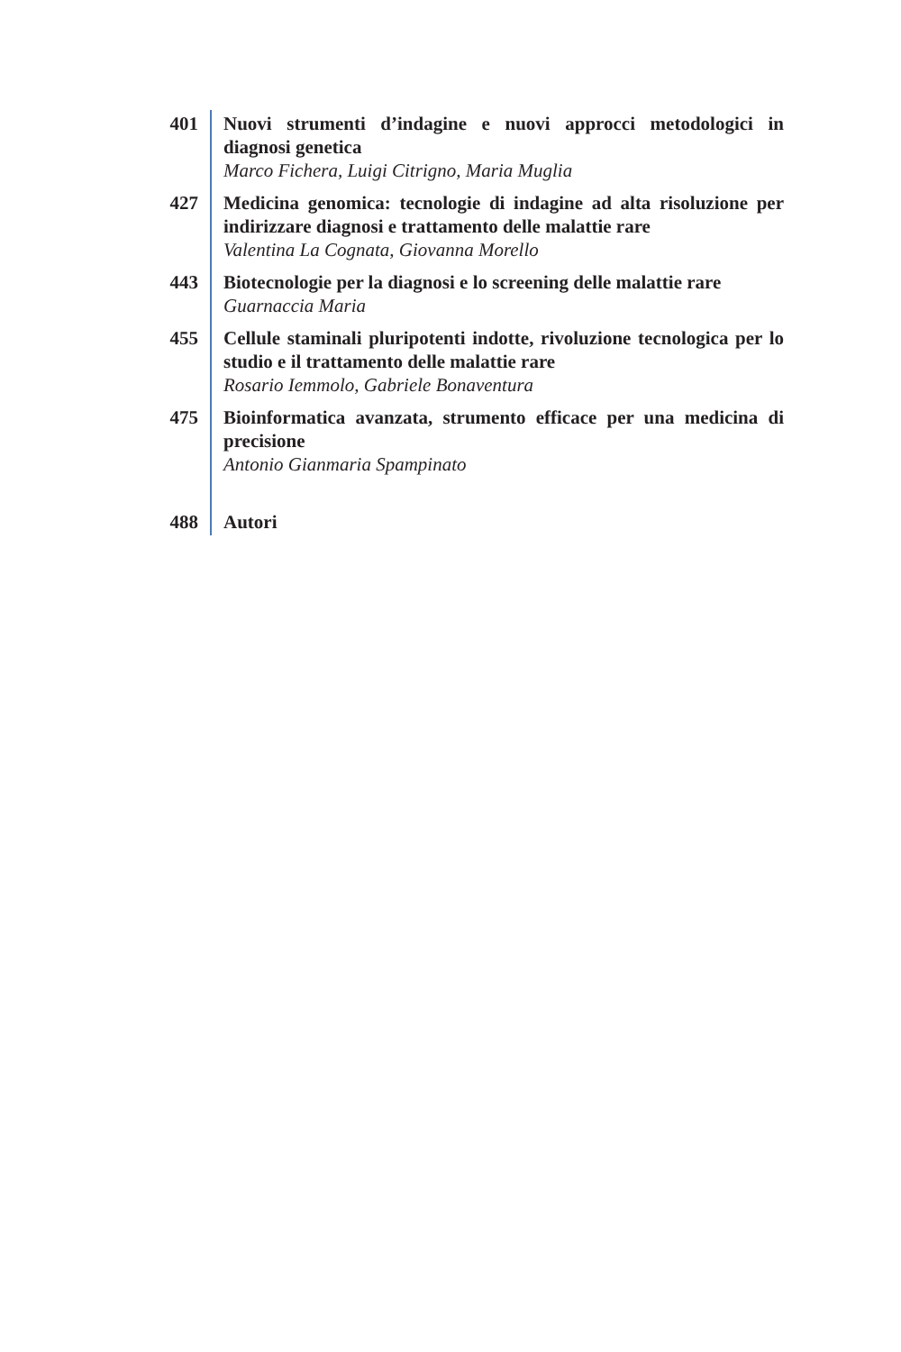401 Nuovi strumenti d’indagine e nuovi approcci metodologici in diagnosi genetica
Marco Fichera, Luigi Citrigno, Maria Muglia
427 Medicina genomica: tecnologie di indagine ad alta risoluzione per indirizzare diagnosi e trattamento delle malattie rare
Valentina La Cognata, Giovanna Morello
443 Biotecnologie per la diagnosi e lo screening delle malattie rare
Guarnaccia Maria
455 Cellule staminali pluripotenti indotte, rivoluzione tecnologica per lo studio e il trattamento delle malattie rare
Rosario Iemmolo, Gabriele Bonaventura
475 Bioinformatica avanzata, strumento efficace per una medicina di precisione
Antonio Gianmaria Spampinato
488 Autori